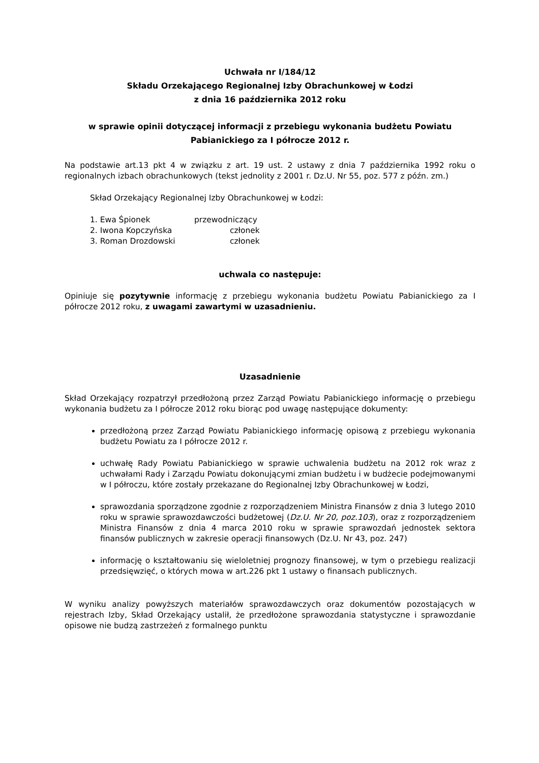Uchwała nr I/184/12
Składu Orzekającego Regionalnej Izby Obrachunkowej w Łodzi
z dnia 16 października 2012 roku
w sprawie opinii dotyczącej informacji z przebiegu wykonania budżetu Powiatu Pabianickiego za I półrocze 2012 r.
Na podstawie art.13 pkt 4 w związku z art. 19 ust. 2 ustawy z dnia 7 października 1992 roku o regionalnych izbach obrachunkowych (tekst jednolity z 2001 r. Dz.U. Nr 55, poz. 577 z późn. zm.)
Skład Orzekający Regionalnej Izby Obrachunkowej w Łodzi:
1. Ewa Śpionek przewodniczący
2. Iwona Kopczyńska członek
3. Roman Drozdowski członek
uchwala co następuje:
Opiniuje się pozytywnie informację z przebiegu wykonania budżetu Powiatu Pabianickiego za I półrocze 2012 roku, z uwagami zawartymi w uzasadnieniu.
Uzasadnienie
Skład Orzekający rozpatrzył przedłożoną przez Zarząd Powiatu Pabianickiego informację o przebiegu wykonania budżetu za I półrocze 2012 roku biorąc pod uwagę następujące dokumenty:
przedłożoną przez Zarząd Powiatu Pabianickiego informację opisową z przebiegu wykonania budżetu Powiatu za I półrocze 2012 r.
uchwałę Rady Powiatu Pabianickiego w sprawie uchwalenia budżetu na 2012 rok wraz z uchwałami Rady i Zarządu Powiatu dokonującymi zmian budżetu i w budżecie podejmowanymi w I półroczu, które zostały przekazane do Regionalnej Izby Obrachunkowej w Łodzi,
sprawozdania sporządzone zgodnie z rozporządzeniem Ministra Finansów z dnia 3 lutego 2010 roku w sprawie sprawozdawczości budżetowej (Dz.U. Nr 20, poz.103), oraz z rozporządzeniem Ministra Finansów z dnia 4 marca 2010 roku w sprawie sprawozdań jednostek sektora finansów publicznych w zakresie operacji finansowych (Dz.U. Nr 43, poz. 247)
informację o kształtowaniu się wieloletniej prognozy finansowej, w tym o przebiegu realizacji przedsięwzięć, o których mowa w art.226 pkt 1 ustawy o finansach publicznych.
W wyniku analizy powyższych materiałów sprawozdawczych oraz dokumentów pozostających w rejestrach Izby, Skład Orzekający ustalił, że przedłożone sprawozdania statystyczne i sprawozdanie opisowe nie budzą zastrzeżeń z formalnego punktu